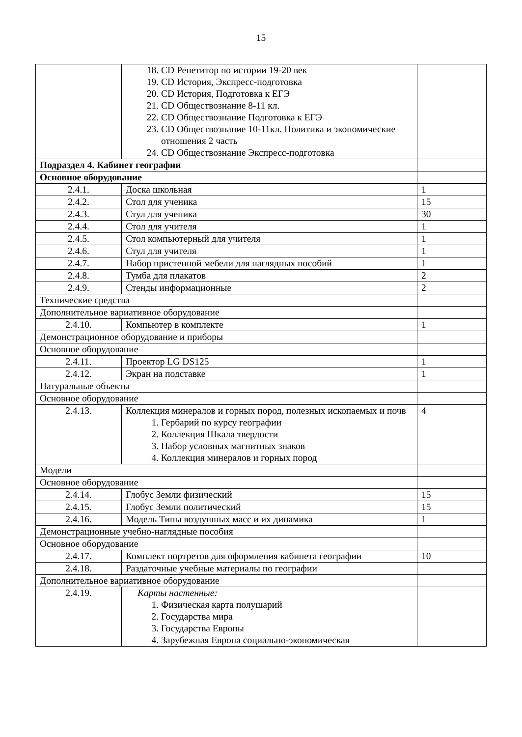15
| | 18. CD Репетитор по истории 19-20 век 19. CD История, Экспресс-подготовка 20. CD История, Подготовка к ЕГЭ 21. CD Обществознание 8-11 кл. 22. CD Обществознание Подготовка к ЕГЭ 23. CD Обществознание 10-11кл. Политика и экономические отношения 2 часть 24. CD Обществознание Экспресс-подготовка | |
| Подраздел 4. Кабинет географии | | |
| Основное оборудование | | |
| 2.4.1. | Доска школьная | 1 |
| 2.4.2. | Стол для ученика | 15 |
| 2.4.3. | Стул для ученика | 30 |
| 2.4.4. | Стол для учителя | 1 |
| 2.4.5. | Стол компьютерный для учителя | 1 |
| 2.4.6. | Стул для учителя | 1 |
| 2.4.7. | Набор пристенной мебели для наглядных пособий | 1 |
| 2.4.8. | Тумба для плакатов | 2 |
| 2.4.9. | Стенды информационные | 2 |
| Технические средства | | |
| Дополнительное вариативное оборудование | | |
| 2.4.10. | Компьютер в комплекте | 1 |
| Демонстрационное оборудование и приборы | | |
| Основное оборудование | | |
| 2.4.11. | Проектор LG DS125 | 1 |
| 2.4.12. | Экран на подставке | 1 |
| Натуральные объекты | | |
| Основное оборудование | | |
| 2.4.13. | Коллекция минералов и горных пород, полезных ископаемых и почв 1. Гербарий по курсу географии 2. Коллекция Шкала твердости 3. Набор условных магнитных знаков 4. Коллекция минералов и горных пород | 4 |
| Модели | | |
| Основное оборудование | | |
| 2.4.14. | Глобус Земли физический | 15 |
| 2.4.15. | Глобус Земли политический | 15 |
| 2.4.16. | Модель Типы воздушных масс и их динамика | 1 |
| Демонстрационные учебно-наглядные пособия | | |
| Основное оборудование | | |
| 2.4.17. | Комплект портретов для оформления кабинета географии | 10 |
| 2.4.18. | Раздаточные учебные материалы по географии | |
| Дополнительное вариативное оборудование | | |
| 2.4.19. | Карты настенные: 1. Физическая карта полушарий 2. Государства мира 3. Государства Европы 4. Зарубежная Европа социально-экономическая | |